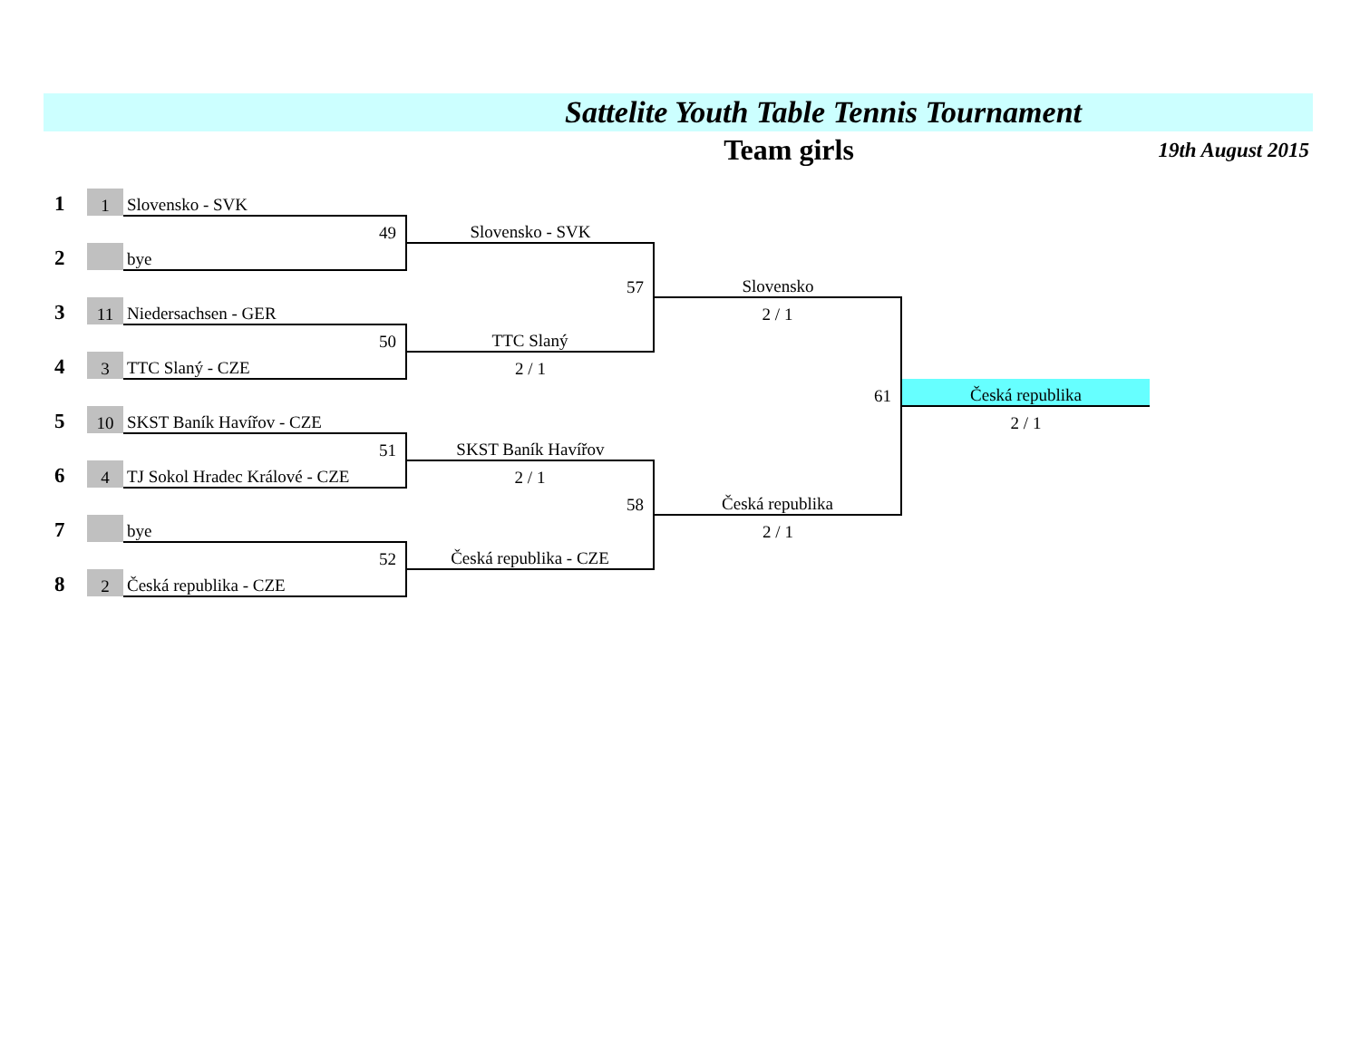Sattelite Youth Table Tennis Tournament
Team girls 19th August 2015
| 1 | 1 | Slovensko - SVK | | | |
| | | 49 | Slovensko - SVK | | |
| 2 | | bye | | | |
| | | | 57 | Slovensko | |
| 3 | 11 | Niedersachsen - GER | | 2 / 1 | |
| | | 50 | TTC Slaný | | |
| 4 | 3 | TTC Slaný - CZE | 2 / 1 | | |
| | | | | 61 | Česká republika |
| 5 | 10 | SKST Baník Havířov - CZE | | | 2 / 1 |
| | | 51 | SKST Baník Havířov | | |
| 6 | 4 | TJ Sokol Hradec Králové - CZE | 2 / 1 | | |
| | | | 58 | Česká republika | |
| 7 | | bye | | 2 / 1 | |
| | | 52 | Česká republika - CZE | | |
| 8 | 2 | Česká republika - CZE | | | |